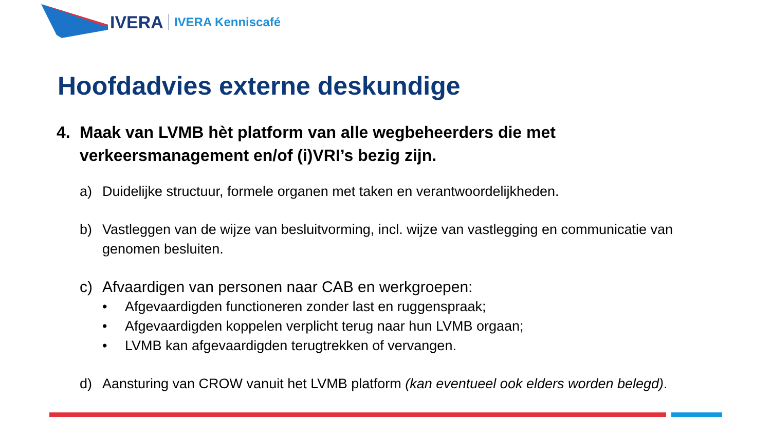IVERA IVERA Kenniscafé
Hoofdadvies externe deskundige
4. Maak van LVMB hèt platform van alle wegbeheerders die met verkeersmanagement en/of (i)VRI’s bezig zijn.
a) Duidelijke structuur, formele organen met taken en verantwoordelijkheden.
b) Vastleggen van de wijze van besluitvorming, incl. wijze van vastlegging en communicatie van genomen besluiten.
c) Afvaardigen van personen naar CAB en werkgroepen:
• Afgevaardigden functioneren zonder last en ruggenspraak;
• Afgevaardigden koppelen verplicht terug naar hun LVMB orgaan;
• LVMB kan afgevaardigden terugtrekken of vervangen.
d) Aansturing van CROW vanuit het LVMB platform (kan eventueel ook elders worden belegd).